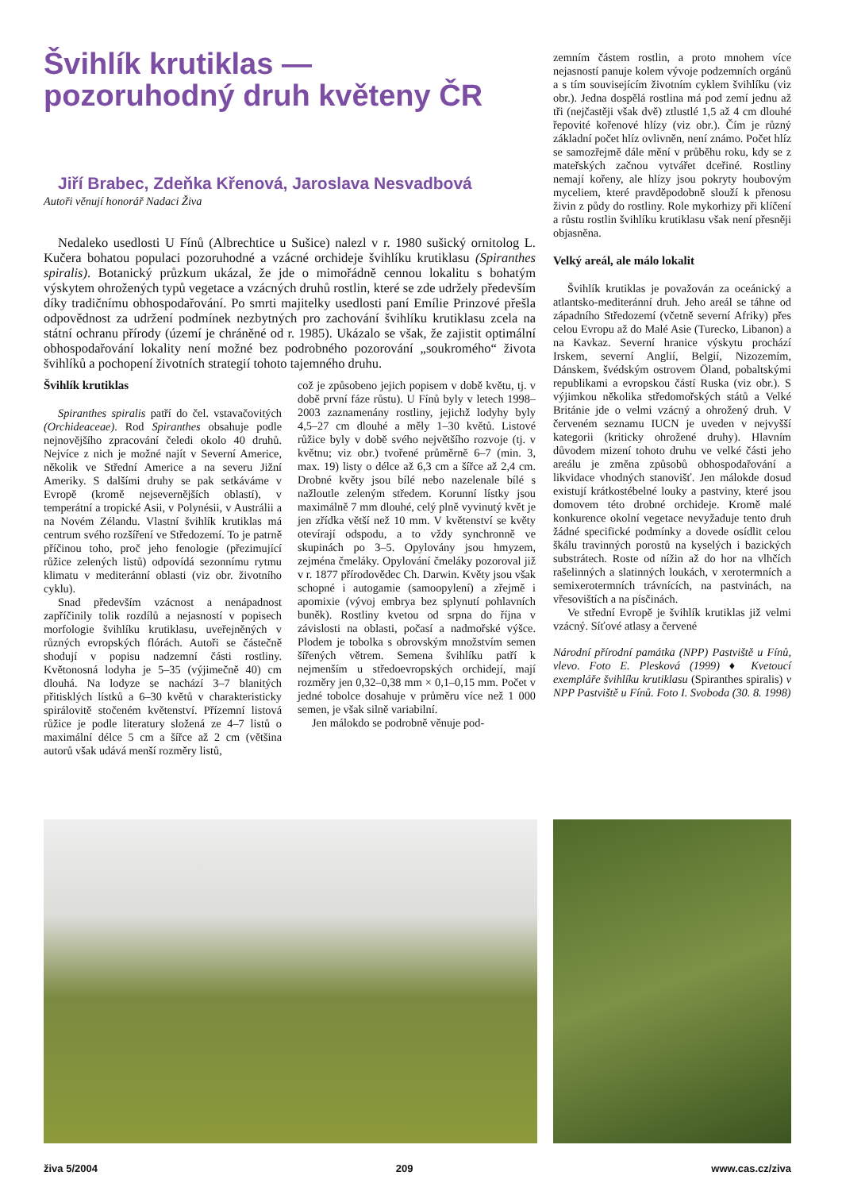Švihlík krutiklas —
pozoruhodný druh květeny ČR
Jiří Brabec, Zdeňka Křenová, Jaroslava Nesvadbová
Autoři věnují honorář Nadaci Živa
Nedaleko usedlosti U Fínů (Albrechtice u Sušice) nalezl v r. 1980 sušický ornitolog L. Kučera bohatou populaci pozoruhodné a vzácné orchideje švihlíku krutiklasu (Spiranthes spiralis). Botanický průzkum ukázal, že jde o mimořádně cennou lokalitu s bohatým výskytem ohrožených typů vegetace a vzácných druhů rostlin, které se zde udržely především díky tradičnímu obhospodařování. Po smrti majitelky usedlosti paní Emílie Prinzové přešla odpovědnost za udržení podmínek nezbytných pro zachování švihlíku krutiklasu zcela na státní ochranu přírody (území je chráněné od r. 1985). Ukázalo se však, že zajistit optimální obhospodařování lokality není možné bez podrobného pozorování „soukromého“ života švihlíků a pochopení životních strategií tohoto tajemného druhu.
Švihlík krutiklas
Spiranthes spiralis patří do čel. vstavačovitých (Orchideaceae). Rod Spiranthes obsahuje podle nejnovějšího zpracování čeledi okolo 40 druhů. Nejvíce z nich je možné najít v Severní Americe, několik ve Střední Americe a na severu Jižní Ameriky. S dalšími druhy se pak setkáváme v Evropě (kromě nejsevernějších oblastí), v temperátní a tropické Asii, v Polynésii, v Austrálii a na Novém Zélandu. Vlastní švihlík krutiklas má centrum svého rozšíření ve Středozemí. To je patrně příčinou toho, proč jeho fenologie (přezimující růžice zelených listů) odpovídá sezonnímu rytmu klimatu v mediteránní oblasti (viz obr. životního cyklu).
Snad především vzácnost a nenápadnost zapříčinily tolik rozdílů a nejasností v popisech morfologie švihlíku krutiklasu, uveřejněných v různých evropských flórách. Autoři se částečně shodují v popisu nadzemní části rostliny. Květonosná lodyha je 5–35 (výjimečně 40) cm dlouhá. Na lodyze se nachází 3–7 blanitých přitisklých lístků a 6–30 květů v charakteristicky spirálovitě stočeném květenství. Přízemní listová růžice je podle literatury složená ze 4–7 listů o maximální délce 5 cm a šířce až 2 cm (většina autorů však udává menší rozměry listů,
což je způsobeno jejich popisem v době květu, tj. v době první fáze růstu). U Fínů byly v letech 1998–2003 zaznamenány rostliny, jejichž lodyhy byly 4,5–27 cm dlouhé a měly 1–30 květů. Listové růžice byly v době svého největšího rozvoje (tj. v květnu; viz obr.) tvořené průměrně 6–7 (min. 3, max. 19) listy o délce až 6,3 cm a šířce až 2,4 cm. Drobné květy jsou bílé nebo nazelenale bílé s nažloutle zeleným středem. Korunní lístky jsou maximálně 7 mm dlouhé, celý plně vyvinutý květ je jen zřídka větší než 10 mm. V květenství se květy otevírají odspodu, a to vždy synchronně ve skupinách po 3–5. Opylovány jsou hmyzem, zejména čmeláky. Opylování čmeláky pozoroval již v r. 1877 přírodovědec Ch. Darwin. Květy jsou však schopné i autogamie (samoopylení) a zřejmě i apomixie (vývoj embrya bez splynutí pohlavních buněk). Rostliny kvetou od srpna do října v závislosti na oblasti, počasí a nadmořské výšce. Plodem je tobolka s obrovským množstvím semen šířených větrem. Semena švihlíku patří k nejmenším u středoevropských orchidejí, mají rozměry jen 0,32–0,38 mm × 0,1–0,15 mm. Počet v jedné tobolce dosahuje v průměru více než 1 000 semen, je však silně variabilní.
Jen málokdo se podrobně věnuje pod-
zemním částem rostlin, a proto mnohem více nejasností panuje kolem vývoje podzemních orgánů a s tím souvisejícím životním cyklem švihlíku (viz obr.). Jedna dospělá rostlina má pod zemí jednu až tři (nejčastěji však dvě) ztlustlé 1,5 až 4 cm dlouhé řepovité kořenové hlízy (viz obr.). Čím je různý základní počet hlíz ovlivněn, není známo. Počet hlíz se samozřejmě dále mění v průběhu roku, kdy se z mateřských začnou vytvářet dceřiné. Rostliny nemají kořeny, ale hlízy jsou pokryty houbovým myceliem, které pravděpodobně slouží k přenosu živin z půdy do rostliny. Role mykorhizy při klíčení a růstu rostlin švihlíku krutiklasu však není přesněji objasněna.
Velký areál, ale málo lokalit
Švihlík krutiklas je považován za oceánický a atlantsko-mediteránní druh. Jeho areál se táhne od západního Středozemí (včetně severní Afriky) přes celou Evropu až do Malé Asie (Turecko, Libanon) a na Kavkaz. Severní hranice výskytu prochází Irskem, severní Anglií, Belgií, Nizozemím, Dánskem, švédským ostrovem Öland, pobaltskými republikami a evropskou částí Ruska (viz obr.). S výjimkou několika středomořských států a Velké Británie jde o velmi vzácný a ohrožený druh. V červeném seznamu IUCN je uveden v nejvyšší kategorii (kriticky ohrožené druhy). Hlavním důvodem mizení tohoto druhu ve velké části jeho areálu je změna způsobů obhospodařování a likvidace vhodných stanovišť. Jen málokde dosud existují krátkostébelné louky a pastviny, které jsou domovem této drobné orchideje. Kromě malé konkurence okolní vegetace nevyžaduje tento druh žádné specifické podmínky a dovede osídlit celou škálu travinných porostů na kyselých i bazických substrátech. Roste od nížin až do hor na vlhčích rašelinných a slatinných loukách, v xerotermních a semixerotermních trávnících, na pastvinách, na vřesovištích a na písčinách.
Ve střední Evropě je švihlík krutiklas již velmi vzácný. Síťové atlasy a červené
Národní přírodní památka (NPP) Pastviště u Fínů, vlevo. Foto E. Plesková (1999) ♦ Kvetoucí exempláře švihlíku krutiklasu (Spiranthes spiralis) v NPP Pastviště u Fínů. Foto I. Svoboda (30. 8. 1998)
živa 5/2004 209 www.cas.cz/ziva